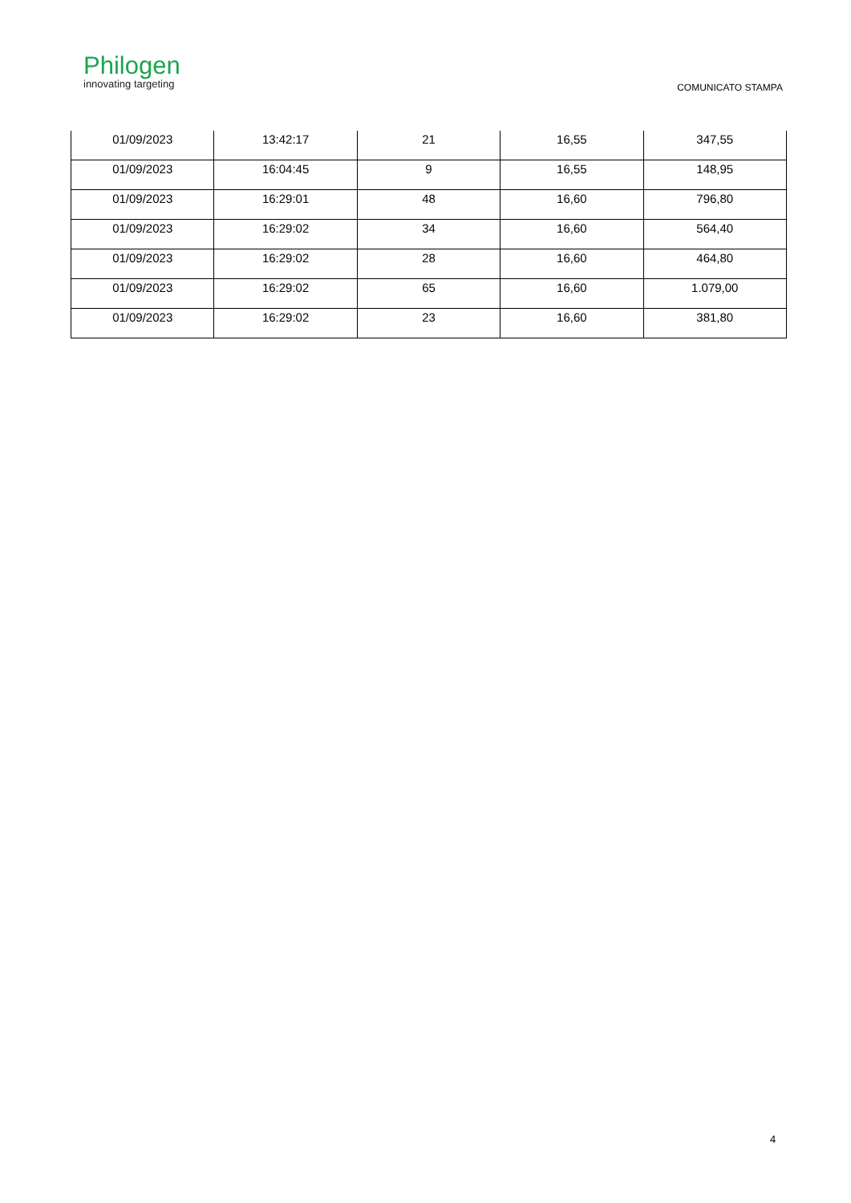Philogen
innovating targeting
COMUNICATO STAMPA
| 01/09/2023 | 13:42:17 | 21 | 16,55 | 347,55 |
| 01/09/2023 | 16:04:45 | 9 | 16,55 | 148,95 |
| 01/09/2023 | 16:29:01 | 48 | 16,60 | 796,80 |
| 01/09/2023 | 16:29:02 | 34 | 16,60 | 564,40 |
| 01/09/2023 | 16:29:02 | 28 | 16,60 | 464,80 |
| 01/09/2023 | 16:29:02 | 65 | 16,60 | 1.079,00 |
| 01/09/2023 | 16:29:02 | 23 | 16,60 | 381,80 |
4